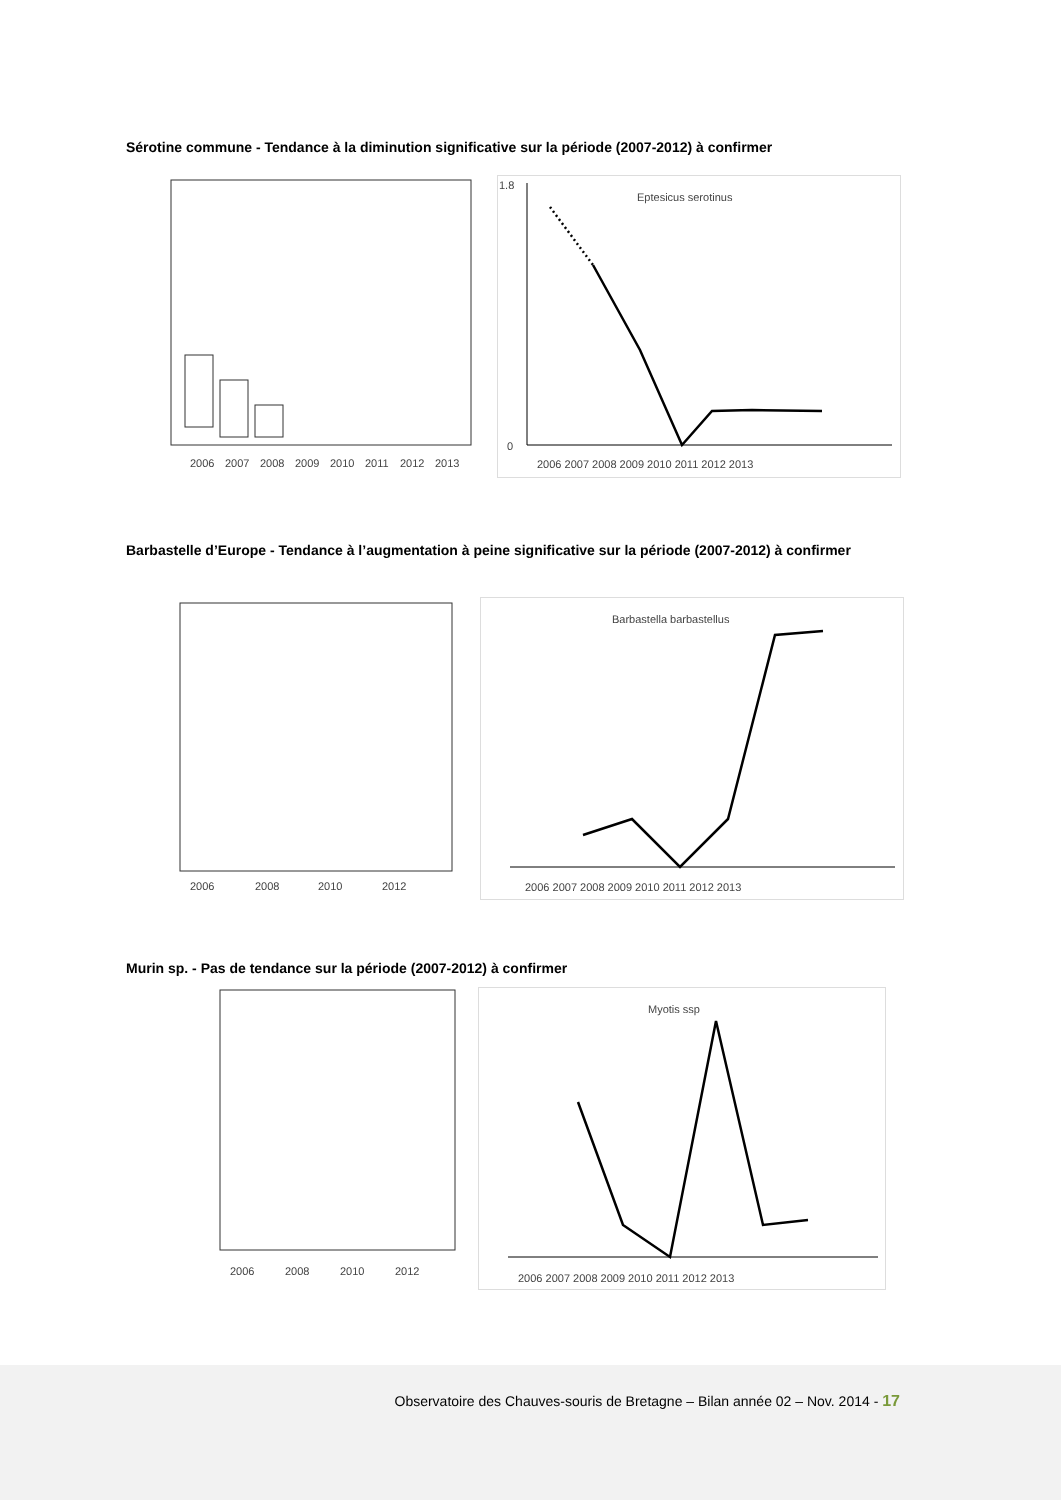Sérotine commune - Tendance à la diminution significative sur la période (2007-2012) à confirmer
2006
2007
2008
2009
2010
2011
2012
2013
Eptesicus serotinus
1.8
0
2006 2007 2008 2009 2010 2011 2012 2013
Barbastelle d’Europe - Tendance à l’augmentation à peine significative sur la période (2007-2012) à confirmer
2006
2008
2010
2012
Barbastella barbastellus
2006 2007 2008 2009 2010 2011 2012 2013
Murin sp. - Pas de tendance sur la période (2007-2012) à confirmer
2006
2008
2010
2012
Myotis ssp
2006 2007 2008 2009 2010 2011 2012 2013
Observatoire des Chauves-souris de Bretagne – Bilan année 02 – Nov. 2014 - 17